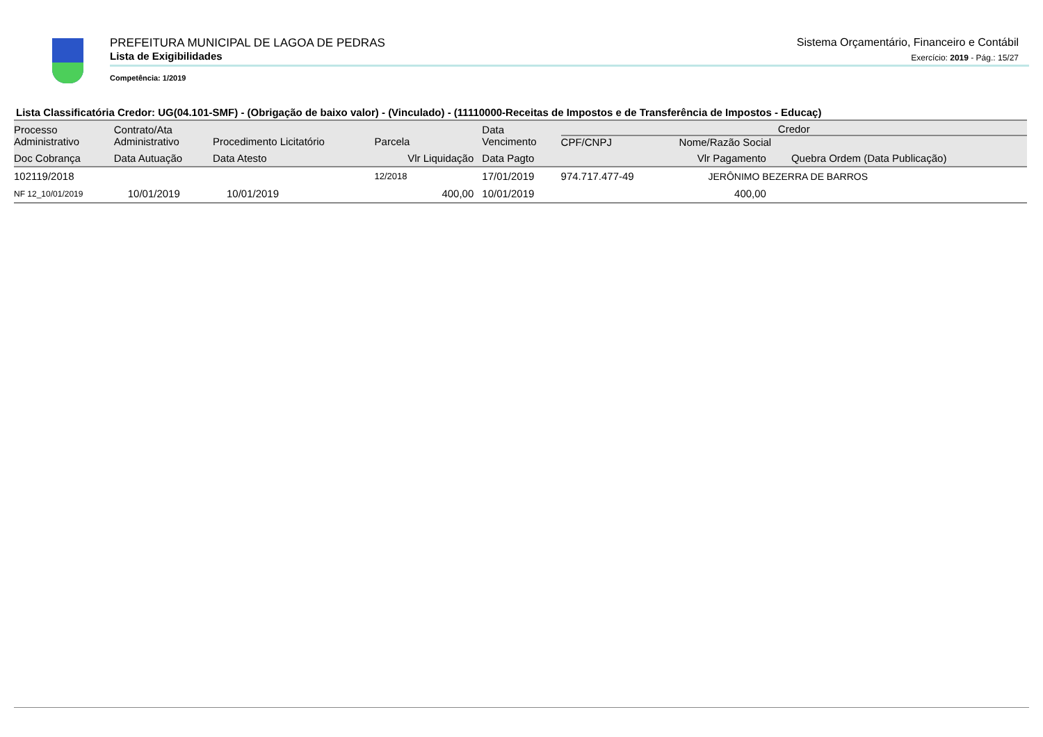PREFEITURA MUNICIPAL DE LAGOA DE PEDRAS
Lista de Exigibilidades
Competência: 1/2019
Sistema Orçamentário, Financeiro e Contábil
Exercício: 2019 - Pág.: 15/27
Lista Classificatória Credor: UG(04.101-SMF) - (Obrigação de baixo valor) - (Vinculado) - (11110000-Receitas de Impostos e de Transferência de Impostos - Educaç)
| Processo Administrativo | Contrato/Ata Administrativo | Procedimento Licitatório | Parcela | Data Vencimento | Credor CPF/CNPJ Nome/Razão Social | | |
| --- | --- | --- | --- | --- | --- | --- | --- |
| Doc Cobrança | Data Autuação | Data Atesto | Vlr Liquidação | Data Pagto | | Vlr Pagamento | Quebra Ordem (Data Publicação) |
| 102119/2018 | | | 12/2018 | 17/01/2019 | 974.717.477-49 | JERÔNIMO BEZERRA DE BARROS | |
| NF 12_10/01/2019 | 10/01/2019 | 10/01/2019 | 400,00 | 10/01/2019 | | 400,00 | |